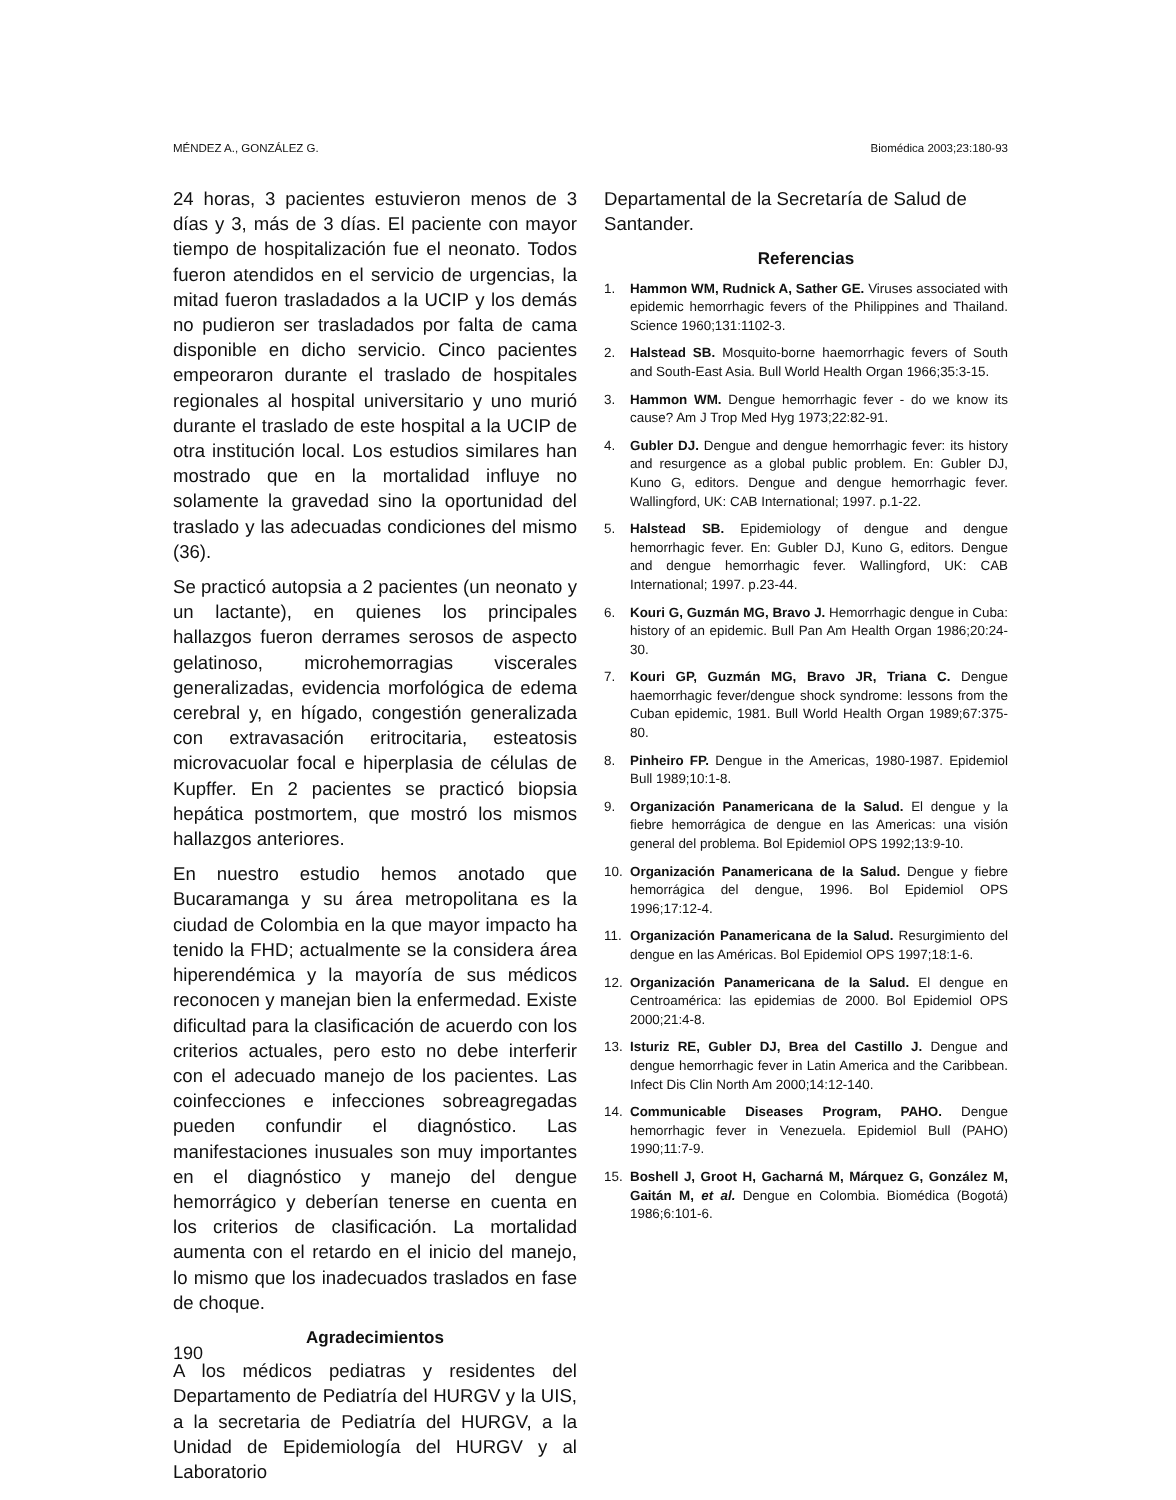MÉNDEZ A., GONZÁLEZ G. Biomédica 2003;23:180-93
24 horas, 3 pacientes estuvieron menos de 3 días y 3, más de 3 días. El paciente con mayor tiempo de hospitalización fue el neonato. Todos fueron atendidos en el servicio de urgencias, la mitad fueron trasladados a la UCIP y los demás no pudieron ser trasladados por falta de cama disponible en dicho servicio. Cinco pacientes empeoraron durante el traslado de hospitales regionales al hospital universitario y uno murió durante el traslado de este hospital a la UCIP de otra institución local. Los estudios similares han mostrado que en la mortalidad influye no solamente la gravedad sino la oportunidad del traslado y las adecuadas condiciones del mismo (36).
Se practicó autopsia a 2 pacientes (un neonato y un lactante), en quienes los principales hallazgos fueron derrames serosos de aspecto gelatinoso, microhemorragias viscerales generalizadas, evidencia morfológica de edema cerebral y, en hígado, congestión generalizada con extravasación eritrocitaria, esteatosis microvacuolar focal e hiperplasia de células de Kupffer. En 2 pacientes se practicó biopsia hepática postmortem, que mostró los mismos hallazgos anteriores.
En nuestro estudio hemos anotado que Bucaramanga y su área metropolitana es la ciudad de Colombia en la que mayor impacto ha tenido la FHD; actualmente se la considera área hiperendémica y la mayoría de sus médicos reconocen y manejan bien la enfermedad. Existe dificultad para la clasificación de acuerdo con los criterios actuales, pero esto no debe interferir con el adecuado manejo de los pacientes. Las coinfecciones e infecciones sobreagregadas pueden confundir el diagnóstico. Las manifestaciones inusuales son muy importantes en el diagnóstico y manejo del dengue hemorrágico y deberían tenerse en cuenta en los criterios de clasificación. La mortalidad aumenta con el retardo en el inicio del manejo, lo mismo que los inadecuados traslados en fase de choque.
Agradecimientos
A los médicos pediatras y residentes del Departamento de Pediatría del HURGV y la UIS, a la secretaria de Pediatría del HURGV, a la Unidad de Epidemiología del HURGV y al Laboratorio
Departamental de la Secretaría de Salud de Santander.
Referencias
1. Hammon WM, Rudnick A, Sather GE. Viruses associated with epidemic hemorrhagic fevers of the Philippines and Thailand. Science 1960;131:1102-3.
2. Halstead SB. Mosquito-borne haemorrhagic fevers of South and South-East Asia. Bull World Health Organ 1966;35:3-15.
3. Hammon WM. Dengue hemorrhagic fever - do we know its cause? Am J Trop Med Hyg 1973;22:82-91.
4. Gubler DJ. Dengue and dengue hemorrhagic fever: its history and resurgence as a global public problem. En: Gubler DJ, Kuno G, editors. Dengue and dengue hemorrhagic fever. Wallingford, UK: CAB International; 1997. p.1-22.
5. Halstead SB. Epidemiology of dengue and dengue hemorrhagic fever. En: Gubler DJ, Kuno G, editors. Dengue and dengue hemorrhagic fever. Wallingford, UK: CAB International; 1997. p.23-44.
6. Kouri G, Guzmán MG, Bravo J. Hemorrhagic dengue in Cuba: history of an epidemic. Bull Pan Am Health Organ 1986;20:24-30.
7. Kouri GP, Guzmán MG, Bravo JR, Triana C. Dengue haemorrhagic fever/dengue shock syndrome: lessons from the Cuban epidemic, 1981. Bull World Health Organ 1989;67:375-80.
8. Pinheiro FP. Dengue in the Americas, 1980-1987. Epidemiol Bull 1989;10:1-8.
9. Organización Panamericana de la Salud. El dengue y la fiebre hemorrágica de dengue en las Americas: una visión general del problema. Bol Epidemiol OPS 1992;13:9-10.
10. Organización Panamericana de la Salud. Dengue y fiebre hemorrágica del dengue, 1996. Bol Epidemiol OPS 1996;17:12-4.
11. Organización Panamericana de la Salud. Resurgimiento del dengue en las Américas. Bol Epidemiol OPS 1997;18:1-6.
12. Organización Panamericana de la Salud. El dengue en Centroamérica: las epidemias de 2000. Bol Epidemiol OPS 2000;21:4-8.
13. Isturiz RE, Gubler DJ, Brea del Castillo J. Dengue and dengue hemorrhagic fever in Latin America and the Caribbean. Infect Dis Clin North Am 2000;14:12-140.
14. Communicable Diseases Program, PAHO. Dengue hemorrhagic fever in Venezuela. Epidemiol Bull (PAHO) 1990;11:7-9.
15. Boshell J, Groot H, Gacharná M, Márquez G, González M, Gaitán M, et al. Dengue en Colombia. Biomédica (Bogotá) 1986;6:101-6.
190